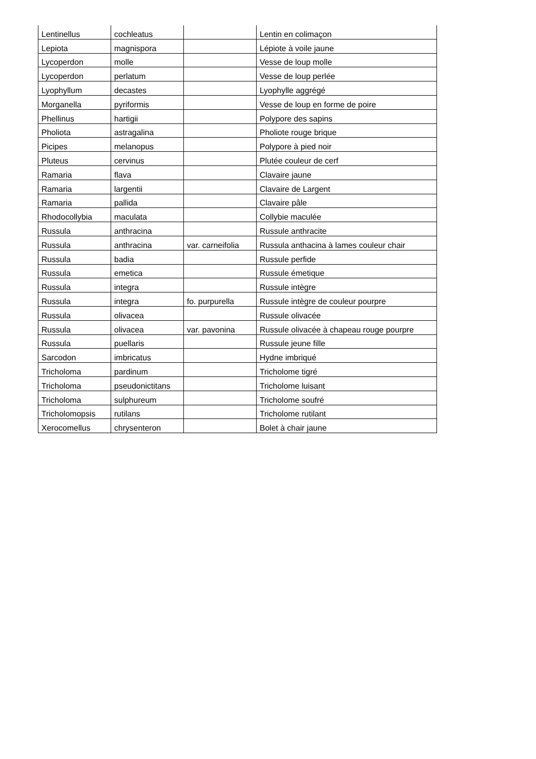| Lentinellus | cochleatus | | Lentin en colimaçon |
| Lepiota | magnispora | | Lépiote à voile jaune |
| Lycoperdon | molle | | Vesse de loup molle |
| Lycoperdon | perlatum | | Vesse de loup perlée |
| Lyophyllum | decastes | | Lyophylle aggrégé |
| Morganella | pyriformis | | Vesse de loup en forme de poire |
| Phellinus | hartigii | | Polypore des sapins |
| Pholiota | astragalina | | Pholiote rouge brique |
| Picipes | melanopus | | Polypore à pied noir |
| Pluteus | cervinus | | Plutée couleur de cerf |
| Ramaria | flava | | Clavaire jaune |
| Ramaria | largentii | | Clavaire de Largent |
| Ramaria | pallida | | Clavaire pâle |
| Rhodocollybia | maculata | | Collybie maculée |
| Russula | anthracina | | Russule anthracite |
| Russula | anthracina | var. carneifolia | Russula anthacina à lames couleur chair |
| Russula | badia | | Russule perfide |
| Russula | emetica | | Russule émetique |
| Russula | integra | | Russule intègre |
| Russula | integra | fo. purpurella | Russule intègre de couleur pourpre |
| Russula | olivacea | | Russule olivacée |
| Russula | olivacea | var. pavonina | Russule olivacée à chapeau rouge pourpre |
| Russula | puellaris | | Russule jeune fille |
| Sarcodon | imbricatus | | Hydne imbriqué |
| Tricholoma | pardinum | | Tricholome tigré |
| Tricholoma | pseudonictitans | | Tricholome luisant |
| Tricholoma | sulphureum | | Tricholome soufré |
| Tricholomopsis | rutilans | | Tricholome rutilant |
| Xerocomellus | chrysenteron | | Bolet à chair jaune |